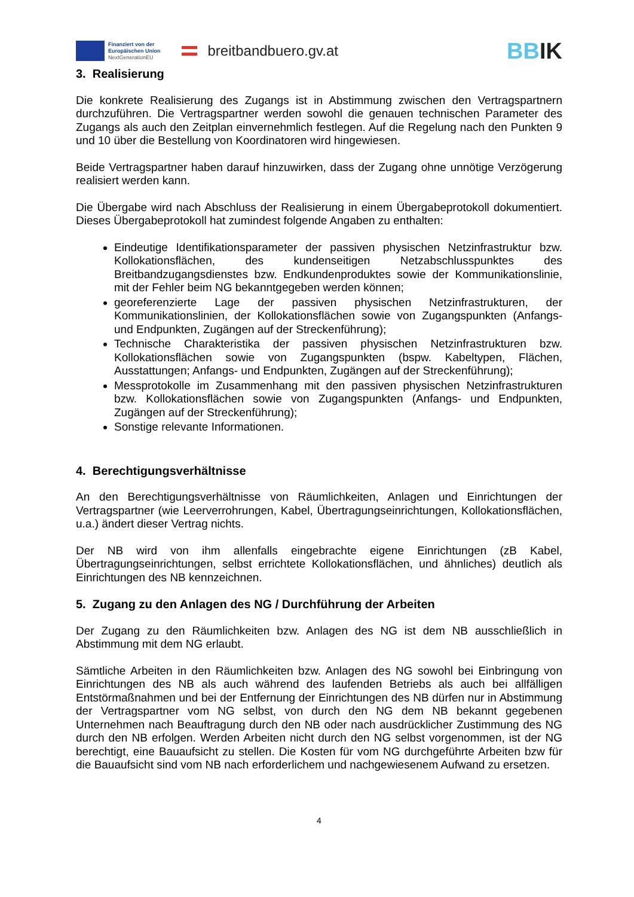Finanziert von der
Europäischen Union
NextGenerationEU
breitbandbuero.gv.at
BBIK
3. Realisierung
Die konkrete Realisierung des Zugangs ist in Abstimmung zwischen den Vertragspartnern durchzuführen. Die Vertragspartner werden sowohl die genauen technischen Parameter des Zugangs als auch den Zeitplan einvernehmlich festlegen. Auf die Regelung nach den Punkten 9 und 10 über die Bestellung von Koordinatoren wird hingewiesen.
Beide Vertragspartner haben darauf hinzuwirken, dass der Zugang ohne unnötige Verzögerung realisiert werden kann.
Die Übergabe wird nach Abschluss der Realisierung in einem Übergabeprotokoll dokumentiert. Dieses Übergabeprotokoll hat zumindest folgende Angaben zu enthalten:
Eindeutige Identifikationsparameter der passiven physischen Netzinfrastruktur bzw. Kollokationsflächen, des kundenseitigen Netzabschlusspunktes des Breitbandzugangsdienstes bzw. Endkundenproduktes sowie der Kommunikationslinie, mit der Fehler beim NG bekanntgegeben werden können;
georeferenzierte Lage der passiven physischen Netzinfrastrukturen, der Kommunikationslinien, der Kollokationsflächen sowie von Zugangspunkten (Anfangs- und Endpunkten, Zugängen auf der Streckenführung);
Technische Charakteristika der passiven physischen Netzinfrastrukturen bzw. Kollokationsflächen sowie von Zugangspunkten (bspw. Kabeltypen, Flächen, Ausstattungen; Anfangs- und Endpunkten, Zugängen auf der Streckenführung);
Messprotokolle im Zusammenhang mit den passiven physischen Netzinfrastrukturen bzw. Kollokationsflächen sowie von Zugangspunkten (Anfangs- und Endpunkten, Zugängen auf der Streckenführung);
Sonstige relevante Informationen.
4. Berechtigungsverhältnisse
An den Berechtigungsverhältnisse von Räumlichkeiten, Anlagen und Einrichtungen der Vertragspartner (wie Leerverrohrungen, Kabel, Übertragungseinrichtungen, Kollokationsflächen, u.a.) ändert dieser Vertrag nichts.
Der NB wird von ihm allenfalls eingebrachte eigene Einrichtungen (zB Kabel, Übertragungseinrichtungen, selbst errichtete Kollokationsflächen, und ähnliches) deutlich als Einrichtungen des NB kennzeichnen.
5. Zugang zu den Anlagen des NG / Durchführung der Arbeiten
Der Zugang zu den Räumlichkeiten bzw. Anlagen des NG ist dem NB ausschließlich in Abstimmung mit dem NG erlaubt.
Sämtliche Arbeiten in den Räumlichkeiten bzw. Anlagen des NG sowohl bei Einbringung von Einrichtungen des NB als auch während des laufenden Betriebs als auch bei allfälligen Entstörmaßnahmen und bei der Entfernung der Einrichtungen des NB dürfen nur in Abstimmung der Vertragspartner vom NG selbst, von durch den NG dem NB bekannt gegebenen Unternehmen nach Beauftragung durch den NB oder nach ausdrücklicher Zustimmung des NG durch den NB erfolgen. Werden Arbeiten nicht durch den NG selbst vorgenommen, ist der NG berechtigt, eine Bauaufsicht zu stellen. Die Kosten für vom NG durchgeführte Arbeiten bzw für die Bauaufsicht sind vom NB nach erforderlichem und nachgewiesenem Aufwand zu ersetzen.
4